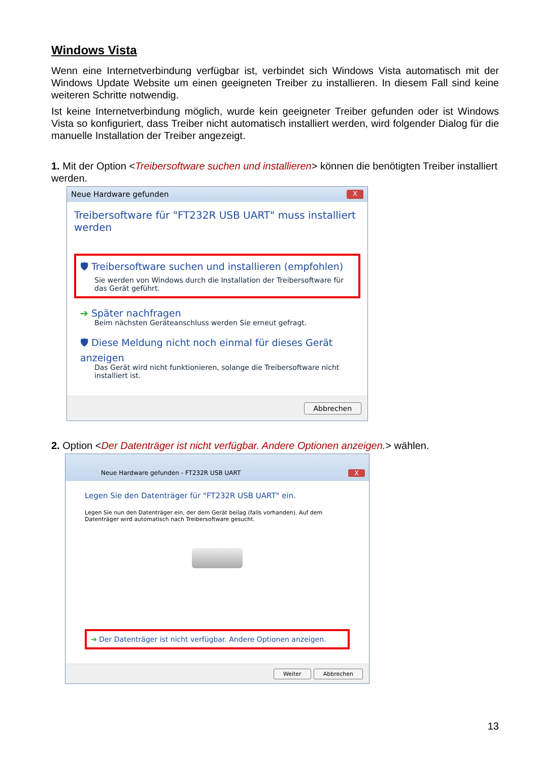Windows Vista
Wenn eine Internetverbindung verfügbar ist, verbindet sich Windows Vista automatisch mit der Windows Update Website um einen geeigneten Treiber zu installieren. In diesem Fall sind keine weiteren Schritte notwendig.
Ist keine Internetverbindung möglich, wurde kein geeigneter Treiber gefunden oder ist Windows Vista so konfiguriert, dass Treiber nicht automatisch installiert werden, wird folgender Dialog für die manuelle Installation der Treiber angezeigt.
1. Mit der Option <Treibersoftware suchen und installieren> können die benötigten Treiber installiert werden.
Neue Hardware gefunden X
Treibersoftware für "FT232R USB UART" muss installiert werden
🛡 Treibersoftware suchen und installieren (empfohlen)
Sie werden von Windows durch die Installation der Treibersoftware für das Gerät geführt.
➔ Später nachfragen
Beim nächsten Geräteanschluss werden Sie erneut gefragt.
🛡 Diese Meldung nicht noch einmal für dieses Gerät anzeigen
Das Gerät wird nicht funktionieren, solange die Treibersoftware nicht installiert ist.
Abbrechen
2. Option <Der Datenträger ist nicht verfügbar. Andere Optionen anzeigen.> wählen.
Neue Hardware gefunden - FT232R USB UART X
Legen Sie den Datenträger für "FT232R USB UART" ein.
Legen Sie nun den Datenträger ein, der dem Gerät beilag (falls vorhanden). Auf dem Datenträger wird automatisch nach Treibersoftware gesucht.
➔ Der Datenträger ist nicht verfügbar. Andere Optionen anzeigen.
Weiter Abbrechen
13